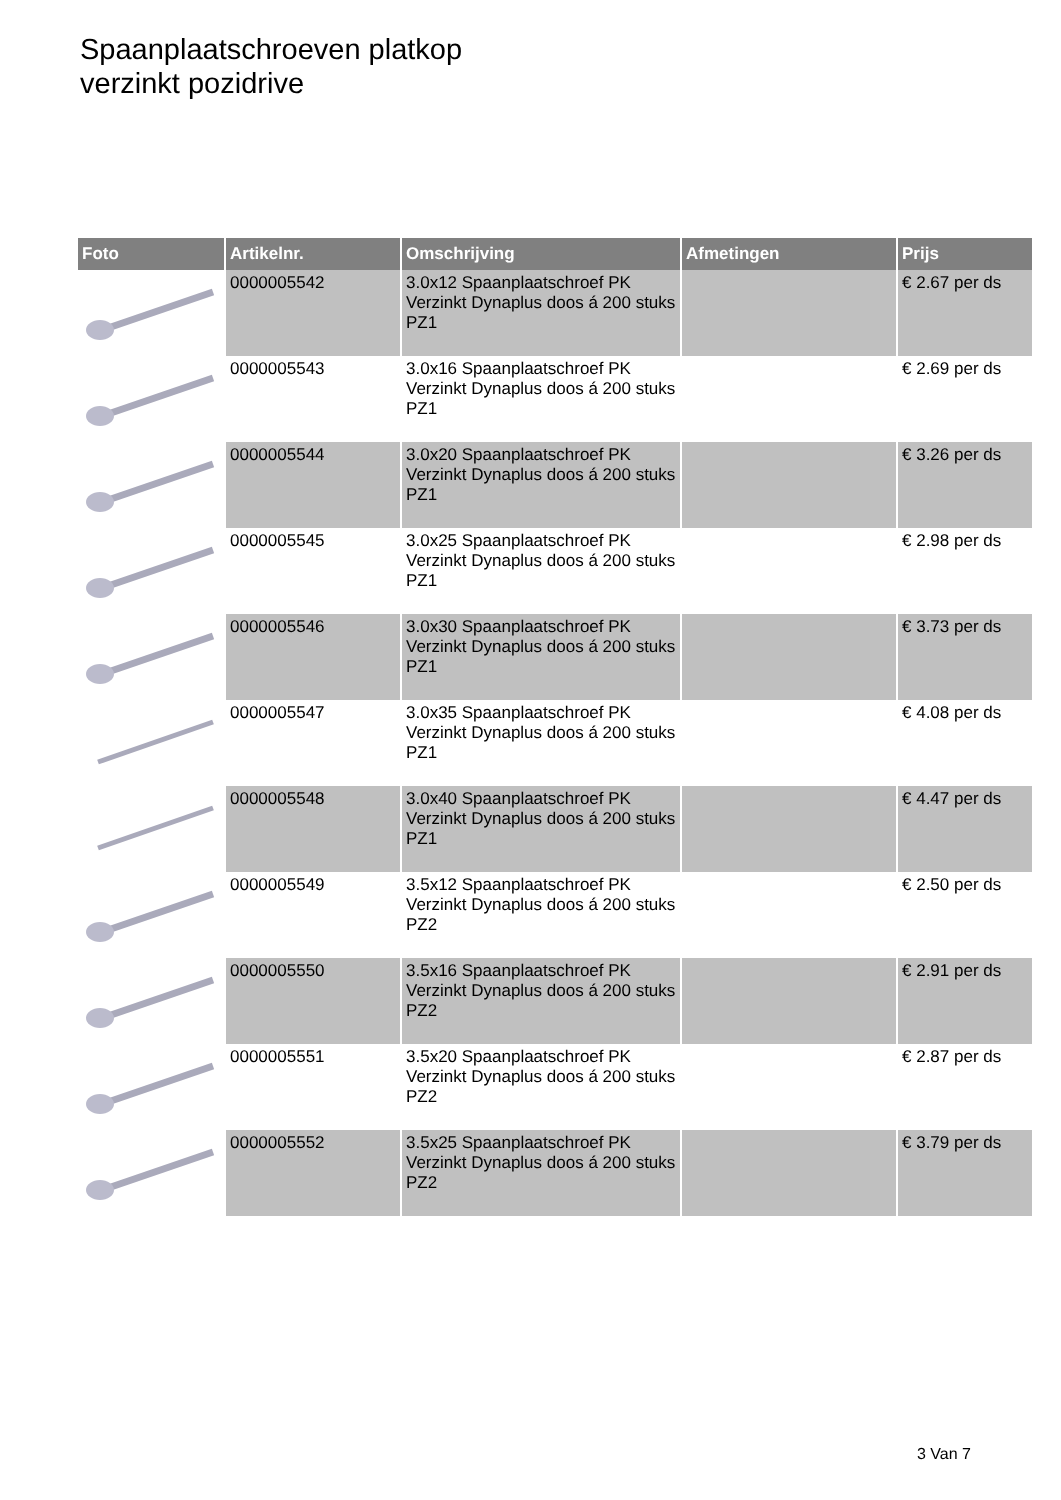Spaanplaatschroeven platkop
verzinkt pozidrive
| Foto | Artikelnr. | Omschrijving | Afmetingen | Prijs |
| --- | --- | --- | --- | --- |
| | 0000005542 | 3.0x12 Spaanplaatschroef PK Verzinkt Dynaplus doos á 200 stuks PZ1 | | € 2.67 per ds |
| | 0000005543 | 3.0x16 Spaanplaatschroef PK Verzinkt Dynaplus doos á 200 stuks PZ1 | | € 2.69 per ds |
| | 0000005544 | 3.0x20 Spaanplaatschroef PK Verzinkt Dynaplus doos á 200 stuks PZ1 | | € 3.26 per ds |
| | 0000005545 | 3.0x25 Spaanplaatschroef PK Verzinkt Dynaplus doos á 200 stuks PZ1 | | € 2.98 per ds |
| | 0000005546 | 3.0x30 Spaanplaatschroef PK Verzinkt Dynaplus doos á 200 stuks PZ1 | | € 3.73 per ds |
| | 0000005547 | 3.0x35 Spaanplaatschroef PK Verzinkt Dynaplus doos á 200 stuks PZ1 | | € 4.08 per ds |
| | 0000005548 | 3.0x40 Spaanplaatschroef PK Verzinkt Dynaplus doos á 200 stuks PZ1 | | € 4.47 per ds |
| | 0000005549 | 3.5x12 Spaanplaatschroef PK Verzinkt Dynaplus doos á 200 stuks PZ2 | | € 2.50 per ds |
| | 0000005550 | 3.5x16 Spaanplaatschroef PK Verzinkt Dynaplus doos á 200 stuks PZ2 | | € 2.91 per ds |
| | 0000005551 | 3.5x20 Spaanplaatschroef PK Verzinkt Dynaplus doos á 200 stuks PZ2 | | € 2.87 per ds |
| | 0000005552 | 3.5x25 Spaanplaatschroef PK Verzinkt Dynaplus doos á 200 stuks PZ2 | | € 3.79 per ds |
3 Van 7